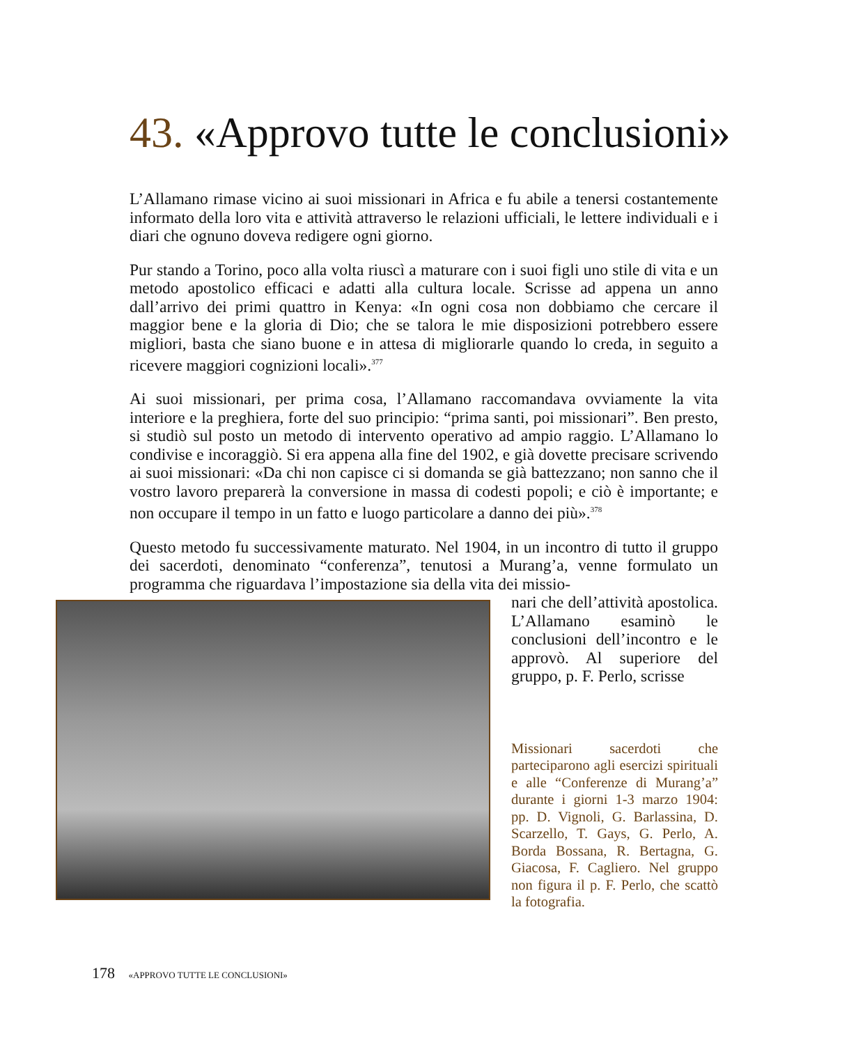43. «Approvo tutte le conclusioni»
L’Allamano rimase vicino ai suoi missionari in Africa e fu abile a tenersi costantemente informato della loro vita e attività attraverso le relazioni ufficiali, le lettere individuali e i diari che ognuno doveva redigere ogni giorno.
Pur stando a Torino, poco alla volta riuscì a maturare con i suoi figli uno stile di vita e un metodo apostolico efficaci e adatti alla cultura locale. Scrisse ad appena un anno dall’arrivo dei primi quattro in Kenya: «In ogni cosa non dobbiamo che cercare il maggior bene e la gloria di Dio; che se talora le mie disposizioni potrebbero essere migliori, basta che siano buone e in attesa di migliorarle quando lo creda, in seguito a ricevere maggiori cognizioni locali».<sup>377</sup>
Ai suoi missionari, per prima cosa, l’Allamano raccomandava ovviamente la vita interiore e la preghiera, forte del suo principio: “prima santi, poi missionari”. Ben presto, si studiò sul posto un metodo di intervento operativo ad ampio raggio. L’Allamano lo condivise e incoraggiò. Si era appena alla fine del 1902, e già dovette precisare scrivendo ai suoi missionari: «Da chi non capisce ci si domanda se già battezzano; non sanno che il vostro lavoro preparerà la conversione in massa di codesti popoli; e ciò è importante; e non occupare il tempo in un fatto e luogo particolare a danno dei più».<sup>378</sup>
Questo metodo fu successivamente maturato. Nel 1904, in un incontro di tutto il gruppo dei sacerdoti, denominato “conferenza”, tenutosi a Murang’a, venne formulato un programma che riguardava l’impostazione sia della vita dei missio-
nari che dell’attività apostolica. L’Allamano esaminò le conclusioni dell’incontro e le approvò. Al superiore del gruppo, p. F. Perlo, scrisse
Missionari sacerdoti che parteciparono agli esercizi spirituali e alle “Conferenze di Murang’a” durante i giorni 1-3 marzo 1904: pp. D. Vignoli, G. Barlassina, D. Scarzello, T. Gays, G. Perlo, A. Borda Bossana, R. Bertagna, G. Giacosa, F. Cagliero. Nel gruppo non figura il p. F. Perlo, che scattò la fotografia.
178 «APPROVO TUTTE LE CONCLUSIONI»